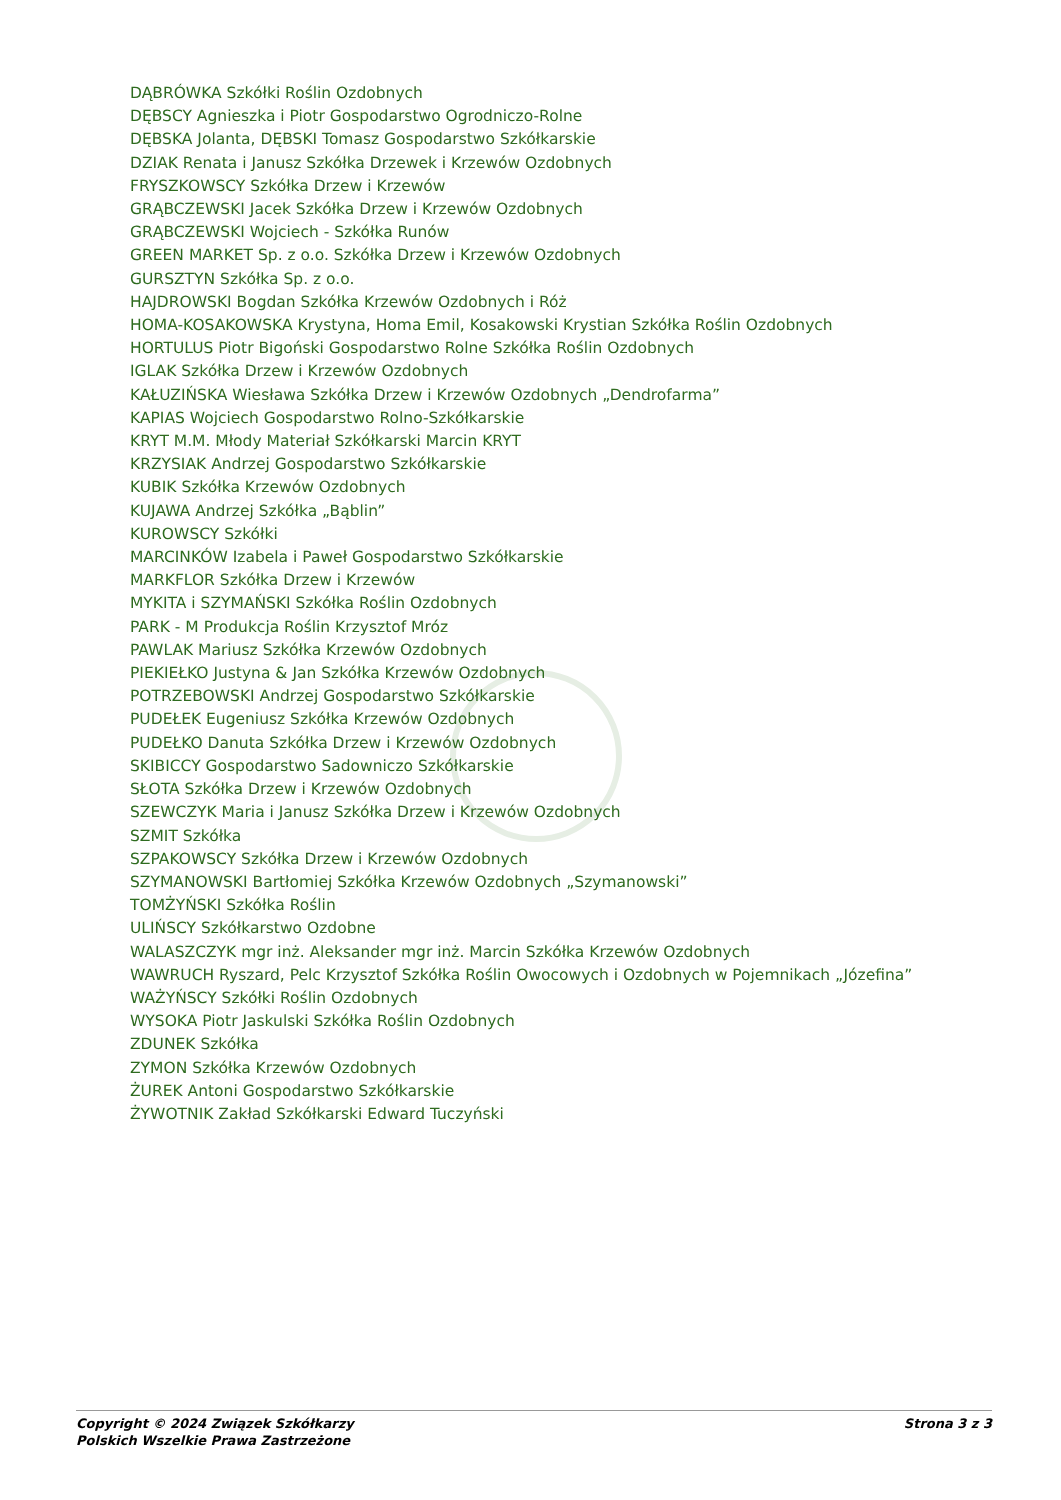DĄBRÓWKA Szkółki Roślin Ozdobnych
DĘBSCY Agnieszka i Piotr Gospodarstwo Ogrodniczo-Rolne
DĘBSKA Jolanta, DĘBSKI Tomasz Gospodarstwo Szkółkarskie
DZIAK Renata i Janusz Szkółka Drzewek i Krzewów Ozdobnych
FRYSZKOWSCY Szkółka Drzew i Krzewów
GRĄBCZEWSKI Jacek Szkółka Drzew i Krzewów Ozdobnych
GRĄBCZEWSKI Wojciech - Szkółka Runów
GREEN MARKET Sp. z o.o. Szkółka Drzew i Krzewów Ozdobnych
GURSZTYN Szkółka Sp. z o.o.
HAJDROWSKI Bogdan Szkółka Krzewów Ozdobnych i Róż
HOMA-KOSAKOWSKA Krystyna, Homa Emil, Kosakowski Krystian Szkółka Roślin Ozdobnych
HORTULUS Piotr Bigoński Gospodarstwo Rolne Szkółka Roślin Ozdobnych
IGLAK Szkółka Drzew i Krzewów Ozdobnych
KAŁUZIŃSKA Wiesława Szkółka Drzew i Krzewów Ozdobnych „Dendrofarma”
KAPIAS Wojciech Gospodarstwo Rolno-Szkółkarskie
KRYT M.M. Młody Materiał Szkółkarski Marcin KRYT
KRZYSIAK Andrzej Gospodarstwo Szkółkarskie
KUBIK Szkółka Krzewów Ozdobnych
KUJAWA Andrzej Szkółka „Bąblin”
KUROWSCY Szkółki
MARCINKÓW Izabela i Paweł Gospodarstwo Szkółkarskie
MARKFLOR Szkółka Drzew i Krzewów
MYKITA i SZYMAŃSKI Szkółka Roślin Ozdobnych
PARK - M Produkcja Roślin Krzysztof Mróz
PAWLAK Mariusz Szkółka Krzewów Ozdobnych
PIEKIEŁKO Justyna & Jan Szkółka Krzewów Ozdobnych
POTRZEBOWSKI Andrzej Gospodarstwo Szkółkarskie
PUDEŁEK Eugeniusz Szkółka Krzewów Ozdobnych
PUDEŁKO Danuta Szkółka Drzew i Krzewów Ozdobnych
SKIBICCY Gospodarstwo Sadowniczo Szkółkarskie
SŁOTA Szkółka Drzew i Krzewów Ozdobnych
SZEWCZYK Maria i Janusz Szkółka Drzew i Krzewów Ozdobnych
SZMIT Szkółka
SZPAKOWSCY Szkółka Drzew i Krzewów Ozdobnych
SZYMANOWSKI Bartłomiej Szkółka Krzewów Ozdobnych „Szymanowski”
TOMŻYŃSKI Szkółka Roślin
ULIŃSCY Szkółkarstwo Ozdobne
WALASZCZYK mgr inż. Aleksander mgr inż. Marcin Szkółka Krzewów Ozdobnych
WAWRUCH Ryszard, Pelc Krzysztof Szkółka Roślin Owocowych i Ozdobnych w Pojemnikach „Józefina”
WAŻYŃSCY Szkółki Roślin Ozdobnych
WYSOKA Piotr Jaskulski Szkółka Roślin Ozdobnych
ZDUNEK Szkółka
ZYMON Szkółka Krzewów Ozdobnych
ŻUREK Antoni Gospodarstwo Szkółkarskie
ŻYWOTNIK Zakład Szkółkarski Edward Tuczyński
Copyright © 2024 Związek Szkółkarzy
Polskich Wszelkie Prawa Zastrzeżone
Strona 3 z 3